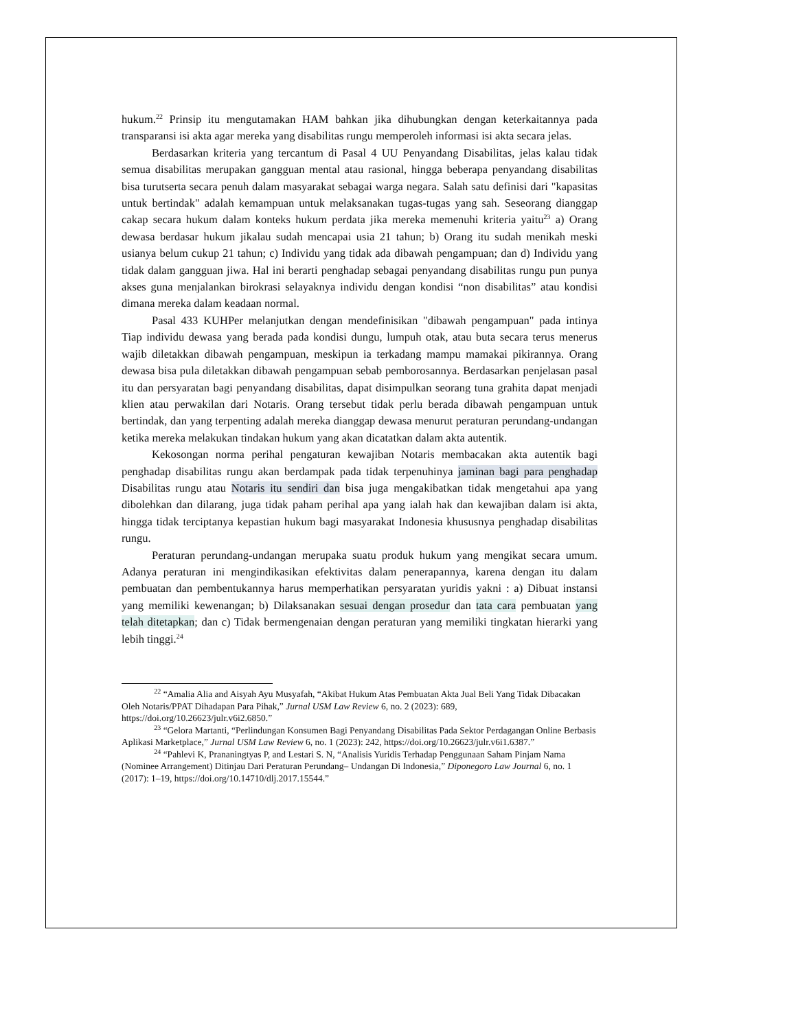hukum.<sup>22</sup> Prinsip itu mengutamakan HAM bahkan jika dihubungkan dengan keterkaitannya pada transparansi isi akta agar mereka yang disabilitas rungu memperoleh informasi isi akta secara jelas.
Berdasarkan kriteria yang tercantum di Pasal 4 UU Penyandang Disabilitas, jelas kalau tidak semua disabilitas merupakan gangguan mental atau rasional, hingga beberapa penyandang disabilitas bisa turutserta secara penuh dalam masyarakat sebagai warga negara. Salah satu definisi dari "kapasitas untuk bertindak" adalah kemampuan untuk melaksanakan tugas-tugas yang sah. Seseorang dianggap cakap secara hukum dalam konteks hukum perdata jika mereka memenuhi kriteria yaitu<sup>23</sup> a) Orang dewasa berdasar hukum jikalau sudah mencapai usia 21 tahun; b) Orang itu sudah menikah meski usianya belum cukup 21 tahun; c) Individu yang tidak ada dibawah pengampuan; dan d) Individu yang tidak dalam gangguan jiwa. Hal ini berarti penghadap sebagai penyandang disabilitas rungu pun punya akses guna menjalankan birokrasi selayaknya individu dengan kondisi “non disabilitas” atau kondisi dimana mereka dalam keadaan normal.
Pasal 433 KUHPer melanjutkan dengan mendefinisikan "dibawah pengampuan" pada intinya Tiap individu dewasa yang berada pada kondisi dungu, lumpuh otak, atau buta secara terus menerus wajib diletakkan dibawah pengampuan, meskipun ia terkadang mampu mamakai pikirannya. Orang dewasa bisa pula diletakkan dibawah pengampuan sebab pemborosannya. Berdasarkan penjelasan pasal itu dan persyaratan bagi penyandang disabilitas, dapat disimpulkan seorang tuna grahita dapat menjadi klien atau perwakilan dari Notaris. Orang tersebut tidak perlu berada dibawah pengampuan untuk bertindak, dan yang terpenting adalah mereka dianggap dewasa menurut peraturan perundang-undangan ketika mereka melakukan tindakan hukum yang akan dicatatkan dalam akta autentik.
Kekosongan norma perihal pengaturan kewajiban Notaris membacakan akta autentik bagi penghadap disabilitas rungu akan berdampak pada tidak terpenuhinya jaminan bagi para penghadap Disabilitas rungu atau Notaris itu sendiri dan bisa juga mengakibatkan tidak mengetahui apa yang dibolehkan dan dilarang, juga tidak paham perihal apa yang ialah hak dan kewajiban dalam isi akta, hingga tidak terciptanya kepastian hukum bagi masyarakat Indonesia khususnya penghadap disabilitas rungu.
Peraturan perundang-undangan merupaka suatu produk hukum yang mengikat secara umum. Adanya peraturan ini mengindikasikan efektivitas dalam penerapannya, karena dengan itu dalam pembuatan dan pembentukannya harus memperhatikan persyaratan yuridis yakni : a) Dibuat instansi yang memiliki kewenangan; b) Dilaksanakan sesuai dengan prosedur dan tata cara pembuatan yang telah ditetapkan; dan c) Tidak bermengenaian dengan peraturan yang memiliki tingkatan hierarki yang lebih tinggi.<sup>24</sup>
    <sup>22</sup> “Amalia Alia and Aisyah Ayu Musyafah, “Akibat Hukum Atas Pembuatan Akta Jual Beli Yang Tidak Dibacakan Oleh Notaris/PPAT Dihadapan Para Pihak,” Jurnal USM Law Review 6, no. 2 (2023): 689, https://doi.org/10.26623/julr.v6i2.6850.”
    <sup>23</sup> “Gelora Martanti, “Perlindungan Konsumen Bagi Penyandang Disabilitas Pada Sektor Perdagangan Online Berbasis Aplikasi Marketplace,” Jurnal USM Law Review 6, no. 1 (2023): 242, https://doi.org/10.26623/julr.v6i1.6387.”
    <sup>24</sup> “Pahlevi K, Prananingtyas P, and Lestari S. N, “Analisis Yuridis Terhadap Penggunaan Saham Pinjam Nama (Nominee Arrangement) Ditinjau Dari Peraturan Perundang– Undangan Di Indonesia,” Diponegoro Law Journal 6, no. 1 (2017): 1–19, https://doi.org/10.14710/dlj.2017.15544.”